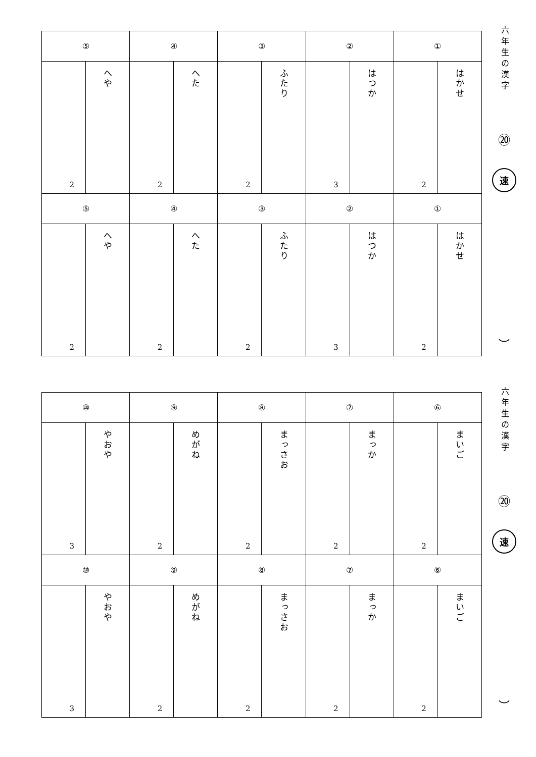| ⑤ | | ④ | | ③ | | ② | | ① | |
| 2 | へや | 2 | へた | 2 | ふたり | 3 | はつか | 2 | はかせ |
| ⑤ | | ④ | | ③ | | ② | | ① | |
| 2 | へや | 2 | へた | 2 | ふたり | 3 | はつか | 2 | はかせ |
六年生の漢字
⑳
速
︶
| ⑩ | | ⑨ | | ⑧ | | ⑦ | | ⑥ | |
| 3 | やおや | 2 | めがね | 2 | まっさお | 2 | まっか | 2 | まいご |
| ⑩ | | ⑨ | | ⑧ | | ⑦ | | ⑥ | |
| 3 | やおや | 2 | めがね | 2 | まっさお | 2 | まっか | 2 | まいご |
六年生の漢字
⑳
速
︶